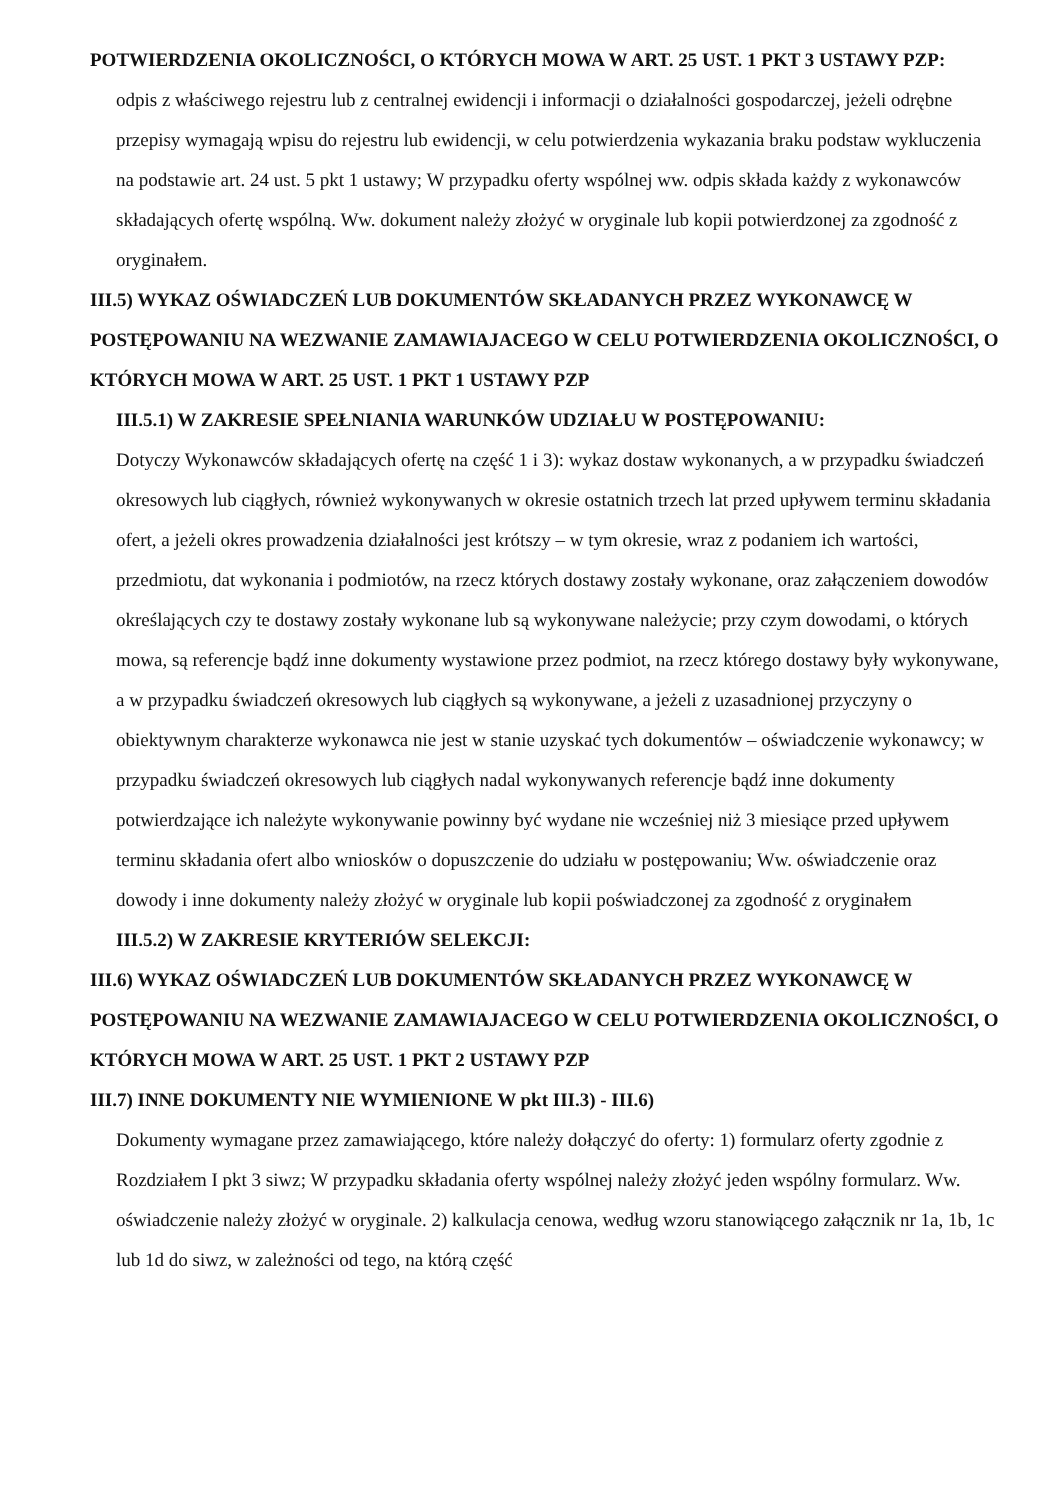POTWIERDZENIA OKOLICZNOŚCI, O KTÓRYCH MOWA W ART. 25 UST. 1 PKT 3 USTAWY PZP:
odpis z właściwego rejestru lub z centralnej ewidencji i informacji o działalności gospodarczej, jeżeli odrębne przepisy wymagają wpisu do rejestru lub ewidencji, w celu potwierdzenia wykazania braku podstaw wykluczenia na podstawie art. 24 ust. 5 pkt 1 ustawy; W przypadku oferty wspólnej ww. odpis składa każdy z wykonawców składających ofertę wspólną. Ww. dokument należy złożyć w oryginale lub kopii potwierdzonej za zgodność z oryginałem.
III.5) WYKAZ OŚWIADCZEŃ LUB DOKUMENTÓW SKŁADANYCH PRZEZ WYKONAWCĘ W POSTĘPOWANIU NA WEZWANIE ZAMAWIAJACEGO W CELU POTWIERDZENIA OKOLICZNOŚCI, O KTÓRYCH MOWA W ART. 25 UST. 1 PKT 1 USTAWY PZP
III.5.1) W ZAKRESIE SPEŁNIANIA WARUNKÓW UDZIAŁU W POSTĘPOWANIU:
Dotyczy Wykonawców składających ofertę na część 1 i 3): wykaz dostaw wykonanych, a w przypadku świadczeń okresowych lub ciągłych, również wykonywanych w okresie ostatnich trzech lat przed upływem terminu składania ofert, a jeżeli okres prowadzenia działalności jest krótszy – w tym okresie, wraz z podaniem ich wartości, przedmiotu, dat wykonania i podmiotów, na rzecz których dostawy zostały wykonane, oraz załączeniem dowodów określających czy te dostawy zostały wykonane lub są wykonywane należycie; przy czym dowodami, o których mowa, są referencje bądź inne dokumenty wystawione przez podmiot, na rzecz którego dostawy były wykonywane, a w przypadku świadczeń okresowych lub ciągłych są wykonywane, a jeżeli z uzasadnionej przyczyny o obiektywnym charakterze wykonawca nie jest w stanie uzyskać tych dokumentów – oświadczenie wykonawcy; w przypadku świadczeń okresowych lub ciągłych nadal wykonywanych referencje bądź inne dokumenty potwierdzające ich należyte wykonywanie powinny być wydane nie wcześniej niż 3 miesiące przed upływem terminu składania ofert albo wniosków o dopuszczenie do udziału w postępowaniu; Ww. oświadczenie oraz dowody i inne dokumenty należy złożyć w oryginale lub kopii poświadczonej za zgodność z oryginałem
III.5.2) W ZAKRESIE KRYTERIÓW SELEKCJI:
III.6) WYKAZ OŚWIADCZEŃ LUB DOKUMENTÓW SKŁADANYCH PRZEZ WYKONAWCĘ W POSTĘPOWANIU NA WEZWANIE ZAMAWIAJACEGO W CELU POTWIERDZENIA OKOLICZNOŚCI, O KTÓRYCH MOWA W ART. 25 UST. 1 PKT 2 USTAWY PZP
III.7) INNE DOKUMENTY NIE WYMIENIONE W pkt III.3) - III.6)
Dokumenty wymagane przez zamawiającego, które należy dołączyć do oferty: 1) formularz oferty zgodnie z Rozdziałem I pkt 3 siwz; W przypadku składania oferty wspólnej należy złożyć jeden wspólny formularz. Ww. oświadczenie należy złożyć w oryginale. 2) kalkulacja cenowa, według wzoru stanowiącego załącznik nr 1a, 1b, 1c lub 1d do siwz, w zależności od tego, na którą część